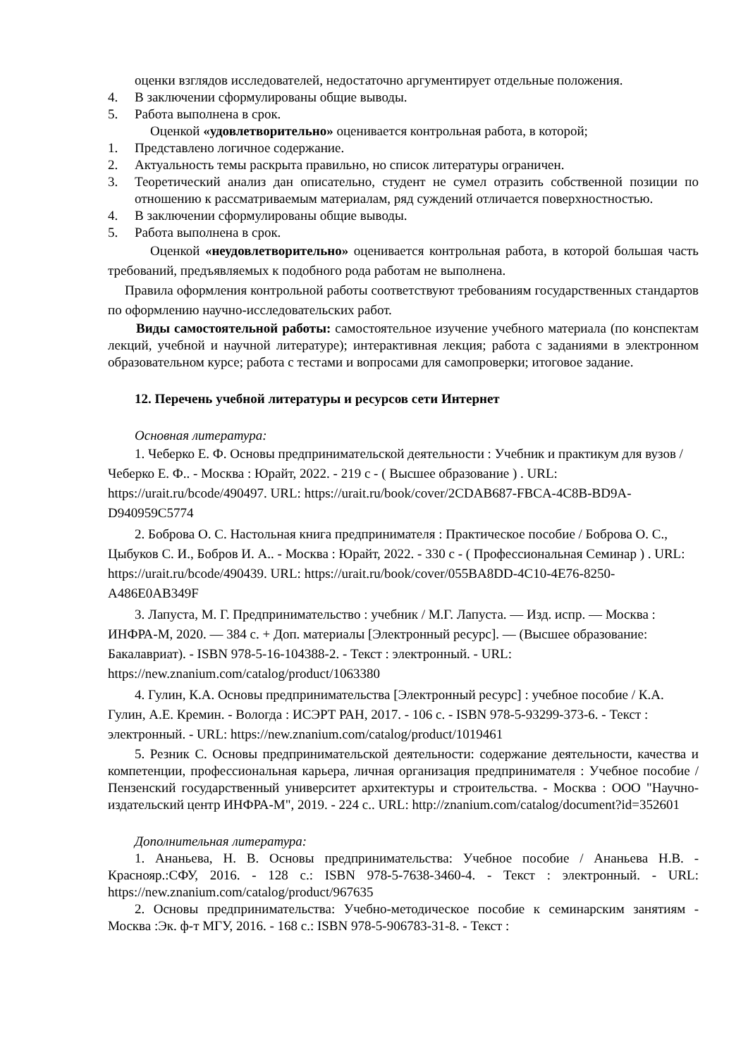оценки взглядов исследователей, недостаточно аргументирует отдельные положения.
4. В заключении сформулированы общие выводы.
5. Работа выполнена в срок.
Оценкой «удовлетворительно» оценивается контрольная работа, в которой;
1. Представлено логичное содержание.
2. Актуальность темы раскрыта правильно, но список литературы ограничен.
3. Теоретический анализ дан описательно, студент не сумел отразить собственной позиции по отношению к рассматриваемым материалам, ряд суждений отличается поверхностностью.
4. В заключении сформулированы общие выводы.
5. Работа выполнена в срок.
Оценкой «неудовлетворительно» оценивается контрольная работа, в которой большая часть требований, предъявляемых к подобного рода работам не выполнена.
Правила оформления контрольной работы соответствуют требованиям государственных стандартов по оформлению научно-исследовательских работ.
Виды самостоятельной работы: самостоятельное изучение учебного материала (по конспектам лекций, учебной и научной литературе); интерактивная лекция; работа с заданиями в электронном образовательном курсе; работа с тестами и вопросами для самопроверки; итоговое задание.
12. Перечень учебной литературы и ресурсов сети Интернет
Основная литература:
1. Чеберко Е. Ф. Основы предпринимательской деятельности : Учебник и практикум для вузов / Чеберко Е. Ф.. - Москва : Юрайт, 2022. - 219 с - ( Высшее образование ) . URL: https://urait.ru/bcode/490497. URL: https://urait.ru/book/cover/2CDAB687-FBCA-4C8B-BD9A-D940959C5774
2. Боброва О. С. Настольная книга предпринимателя : Практическое пособие / Боброва О. С., Цыбуков С. И., Бобров И. А.. - Москва : Юрайт, 2022. - 330 с - ( Профессиональная Семинар ) . URL: https://urait.ru/bcode/490439. URL: https://urait.ru/book/cover/055BA8DD-4C10-4E76-8250-A486E0AB349F
3. Лапуста, М. Г. Предпринимательство : учебник / М.Г. Лапуста. — Изд. испр. — Москва : ИНФРА-М, 2020. — 384 с. + Доп. материалы [Электронный ресурс]. — (Высшее образование: Бакалавриат). - ISBN 978-5-16-104388-2. - Текст : электронный. - URL: https://new.znanium.com/catalog/product/1063380
4. Гулин, К.А. Основы предпринимательства [Электронный ресурс] : учебное пособие / К.А. Гулин, А.Е. Кремин. - Вологда : ИСЭРТ РАН, 2017. - 106 с. - ISBN 978-5-93299-373-6. - Текст : электронный. - URL: https://new.znanium.com/catalog/product/1019461
5. Резник С. Основы предпринимательской деятельности: содержание деятельности, качества и компетенции, профессиональная карьера, личная организация предпринимателя : Учебное пособие / Пензенский государственный университет архитектуры и строительства. - Москва : ООО "Научно-издательский центр ИНФРА-М", 2019. - 224 с.. URL: http://znanium.com/catalog/document?id=352601
Дополнительная литература:
1. Ананьева, Н. В. Основы предпринимательства: Учебное пособие / Ананьева Н.В. - Краснояр.:СФУ, 2016. - 128 с.: ISBN 978-5-7638-3460-4. - Текст : электронный. - URL: https://new.znanium.com/catalog/product/967635
2. Основы предпринимательства: Учебно-методическое пособие к семинарским занятиям - Москва :Эк. ф-т МГУ, 2016. - 168 с.: ISBN 978-5-906783-31-8. - Текст :